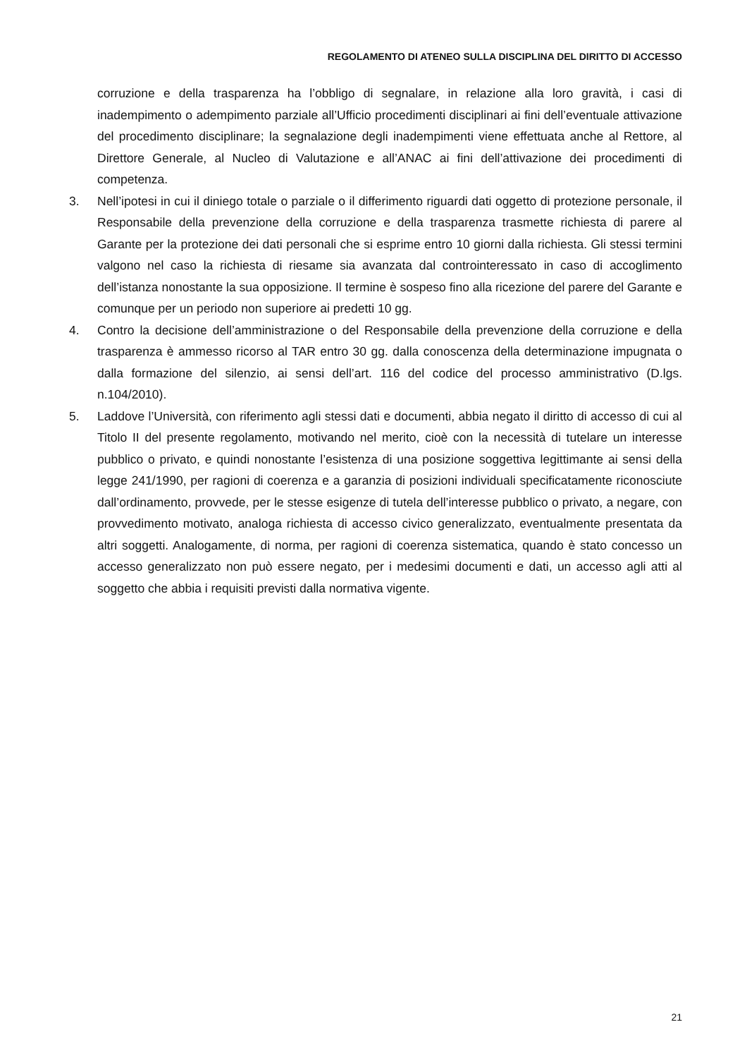REGOLAMENTO DI ATENEO SULLA DISCIPLINA DEL DIRITTO DI ACCESSO
corruzione e della trasparenza ha l’obbligo di segnalare, in relazione alla loro gravità, i casi di inadempimento o adempimento parziale all’Ufficio procedimenti disciplinari ai fini dell’eventuale attivazione del procedimento disciplinare; la segnalazione degli inadempimenti viene effettuata anche al Rettore, al Direttore Generale, al Nucleo di Valutazione e all’ANAC ai fini dell’attivazione dei procedimenti di competenza.
3. Nell’ipotesi in cui il diniego totale o parziale o il differimento riguardi dati oggetto di protezione personale, il Responsabile della prevenzione della corruzione e della trasparenza trasmette richiesta di parere al Garante per la protezione dei dati personali che si esprime entro 10 giorni dalla richiesta. Gli stessi termini valgono nel caso la richiesta di riesame sia avanzata dal controinteressato in caso di accoglimento dell’istanza nonostante la sua opposizione. Il termine è sospeso fino alla ricezione del parere del Garante e comunque per un periodo non superiore ai predetti 10 gg.
4. Contro la decisione dell’amministrazione o del Responsabile della prevenzione della corruzione e della trasparenza è ammesso ricorso al TAR entro 30 gg. dalla conoscenza della determinazione impugnata o dalla formazione del silenzio, ai sensi dell’art. 116 del codice del processo amministrativo (D.lgs. n.104/2010).
5. Laddove l’Università, con riferimento agli stessi dati e documenti, abbia negato il diritto di accesso di cui al Titolo II del presente regolamento, motivando nel merito, cioè con la necessità di tutelare un interesse pubblico o privato, e quindi nonostante l’esistenza di una posizione soggettiva legittimante ai sensi della legge 241/1990, per ragioni di coerenza e a garanzia di posizioni individuali specificatamente riconosciute dall’ordinamento, provvede, per le stesse esigenze di tutela dell’interesse pubblico o privato, a negare, con provvedimento motivato, analoga richiesta di accesso civico generalizzato, eventualmente presentata da altri soggetti. Analogamente, di norma, per ragioni di coerenza sistematica, quando è stato concesso un accesso generalizzato non può essere negato, per i medesimi documenti e dati, un accesso agli atti al soggetto che abbia i requisiti previsti dalla normativa vigente.
21